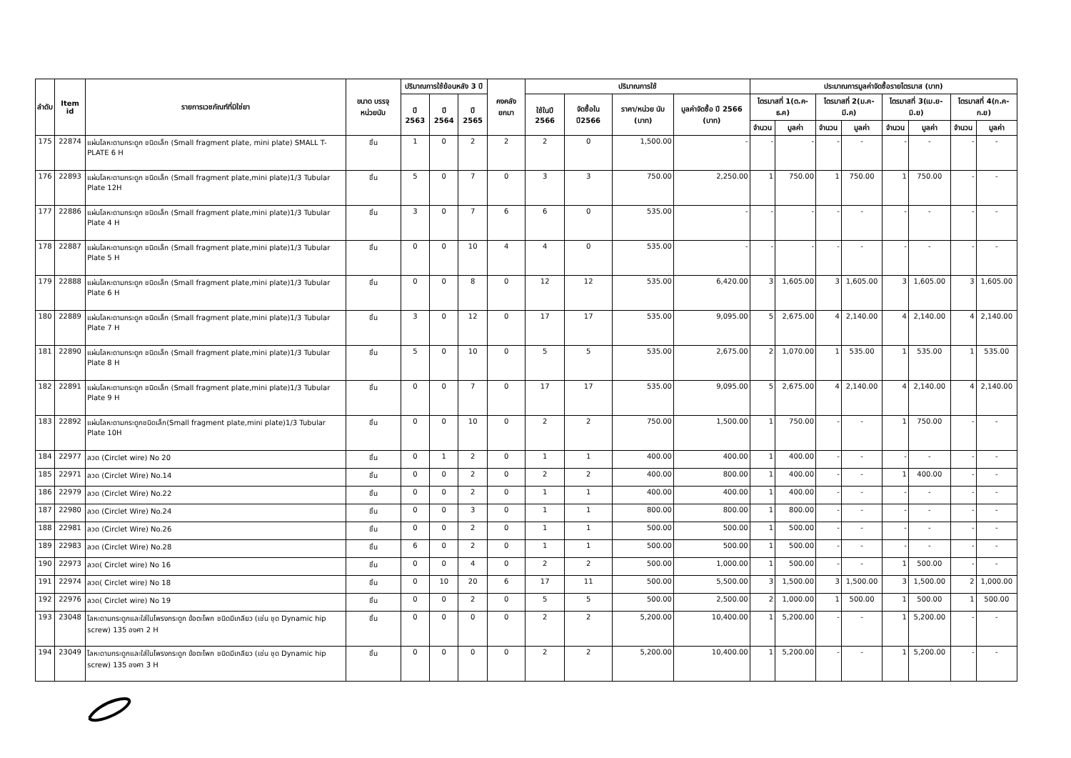| ลำดับ | Item id | รายการเวชภัณฑ์ที่มิใช่ยา | ขนาด บรรจุ หน่วยนับ | ปริมาณการใช้ย้อนหลัง 3 ปี | | | คงคลัง ยกมา | ปริมาณการใช้ | | | | ประมาณการมูลค่าจัดซื้อรายไตรมาส (บาท) | | | | | | | |
| --- | --- | --- | --- | --- | --- | --- | --- | --- | --- | --- | --- | --- | --- | --- | --- | --- | --- | --- | --- |
| | | | | ปี 2563 | ปี 2564 | ปี 2565 | | ใช้ในปี 2566 | จัดซื้อใน ปี2566 | ราคา/หน่วย นับ (บาท) | มูลค่าจัดซื้อ ปี 2566 (บาท) | ไตรมาสที่ 1(ต.ค-ธ.ค) | | ไตรมาสที่ 2(ม.ค-มี.ค) | | ไตรมาสที่ 3(เม.ย-มิ.ย) | | ไตรมาสที่ 4(ก.ค-ก.ย) | |
| | | | | | | | | | | | | จำนวน | มูลค่า | จำนวน | มูลค่า | จำนวน | มูลค่า | จำนวน | มูลค่า |
| 175 | 22874 | แผ่นโลหะดามกระดูก ชนิดเล็ก (Small fragment plate, mini plate) SMALL T-PLATE 6 H | ชิ้น | 1 | 0 | 2 | 2 | 2 | 0 | 1,500.00 | - | - | - | - | - | - | - | - | - |
| 176 | 22893 | แผ่นโลหะดามกระดูก ชนิดเล็ก (Small fragment plate,mini plate)1/3 Tubular Plate 12H | ชิ้น | 5 | 0 | 7 | 0 | 3 | 3 | 750.00 | 2,250.00 | 1 | 750.00 | 1 | 750.00 | 1 | 750.00 | - | - |
| 177 | 22886 | แผ่นโลหะดามกระดูก ชนิดเล็ก (Small fragment plate,mini plate)1/3 Tubular Plate 4 H | ชิ้น | 3 | 0 | 7 | 6 | 6 | 0 | 535.00 | - | - | - | - | - | - | - | - | - |
| 178 | 22887 | แผ่นโลหะดามกระดูก ชนิดเล็ก (Small fragment plate,mini plate)1/3 Tubular Plate 5 H | ชิ้น | 0 | 0 | 10 | 4 | 4 | 0 | 535.00 | - | - | - | - | - | - | - | - | - |
| 179 | 22888 | แผ่นโลหะดามกระดูก ชนิดเล็ก (Small fragment plate,mini plate)1/3 Tubular Plate 6 H | ชิ้น | 0 | 0 | 8 | 0 | 12 | 12 | 535.00 | 6,420.00 | 3 | 1,605.00 | 3 | 1,605.00 | 3 | 1,605.00 | 3 | 1,605.00 |
| 180 | 22889 | แผ่นโลหะดามกระดูก ชนิดเล็ก (Small fragment plate,mini plate)1/3 Tubular Plate 7 H | ชิ้น | 3 | 0 | 12 | 0 | 17 | 17 | 535.00 | 9,095.00 | 5 | 2,675.00 | 4 | 2,140.00 | 4 | 2,140.00 | 4 | 2,140.00 |
| 181 | 22890 | แผ่นโลหะดามกระดูก ชนิดเล็ก (Small fragment plate,mini plate)1/3 Tubular Plate 8 H | ชิ้น | 5 | 0 | 10 | 0 | 5 | 5 | 535.00 | 2,675.00 | 2 | 1,070.00 | 1 | 535.00 | 1 | 535.00 | 1 | 535.00 |
| 182 | 22891 | แผ่นโลหะดามกระดูก ชนิดเล็ก (Small fragment plate,mini plate)1/3 Tubular Plate 9 H | ชิ้น | 0 | 0 | 7 | 0 | 17 | 17 | 535.00 | 9,095.00 | 5 | 2,675.00 | 4 | 2,140.00 | 4 | 2,140.00 | 4 | 2,140.00 |
| 183 | 22892 | แผ่นโลหะดามกระดูกชนิดเล็ก(Small fragment plate,mini plate)1/3 Tubular Plate 10H | ชิ้น | 0 | 0 | 10 | 0 | 2 | 2 | 750.00 | 1,500.00 | 1 | 750.00 | - | - | 1 | 750.00 | - | - |
| 184 | 22977 | ลวด (Circlet wire) No 20 | ชิ้น | 0 | 1 | 2 | 0 | 1 | 1 | 400.00 | 400.00 | 1 | 400.00 | - | - | - | - | - | - |
| 185 | 22971 | ลวด (Circlet Wire) No.14 | ชิ้น | 0 | 0 | 2 | 0 | 2 | 2 | 400.00 | 800.00 | 1 | 400.00 | - | - | 1 | 400.00 | - | - |
| 186 | 22979 | ลวด (Circlet Wire) No.22 | ชิ้น | 0 | 0 | 2 | 0 | 1 | 1 | 400.00 | 400.00 | 1 | 400.00 | - | - | - | - | - | - |
| 187 | 22980 | ลวด (Circlet Wire) No.24 | ชิ้น | 0 | 0 | 3 | 0 | 1 | 1 | 800.00 | 800.00 | 1 | 800.00 | - | - | - | - | - | - |
| 188 | 22981 | ลวด (Circlet Wire) No.26 | ชิ้น | 0 | 0 | 2 | 0 | 1 | 1 | 500.00 | 500.00 | 1 | 500.00 | - | - | - | - | - | - |
| 189 | 22983 | ลวด (Circlet Wire) No.28 | ชิ้น | 6 | 0 | 2 | 0 | 1 | 1 | 500.00 | 500.00 | 1 | 500.00 | - | - | - | - | - | - |
| 190 | 22973 | ลวด( Circlet wire) No 16 | ชิ้น | 0 | 0 | 4 | 0 | 2 | 2 | 500.00 | 1,000.00 | 1 | 500.00 | - | - | 1 | 500.00 | - | - |
| 191 | 22974 | ลวด( Circlet wire) No 18 | ชิ้น | 0 | 10 | 20 | 6 | 17 | 11 | 500.00 | 5,500.00 | 3 | 1,500.00 | 3 | 1,500.00 | 3 | 1,500.00 | 2 | 1,000.00 |
| 192 | 22976 | ลวด( Circlet wire) No 19 | ชิ้น | 0 | 0 | 2 | 0 | 5 | 5 | 500.00 | 2,500.00 | 2 | 1,000.00 | 1 | 500.00 | 1 | 500.00 | 1 | 500.00 |
| 193 | 23048 | โลหะดามกระดูกและใส่ในโพรงกระดูก ข้อตะโพก ชนิดมีเกลียว (เช่น ชุด Dynamic hip screw) 135 องศา 2 H | ชิ้น | 0 | 0 | 0 | 0 | 2 | 2 | 5,200.00 | 10,400.00 | 1 | 5,200.00 | - | - | 1 | 5,200.00 | - | - |
| 194 | 23049 | โลหะดามกระดูกและใส่ในโพรงกระดูก ข้อตะโพก ชนิดมีเกลียว (เช่น ชุด Dynamic hip screw) 135 องศา 3 H | ชิ้น | 0 | 0 | 0 | 0 | 2 | 2 | 5,200.00 | 10,400.00 | 1 | 5,200.00 | - | - | 1 | 5,200.00 | - | - |